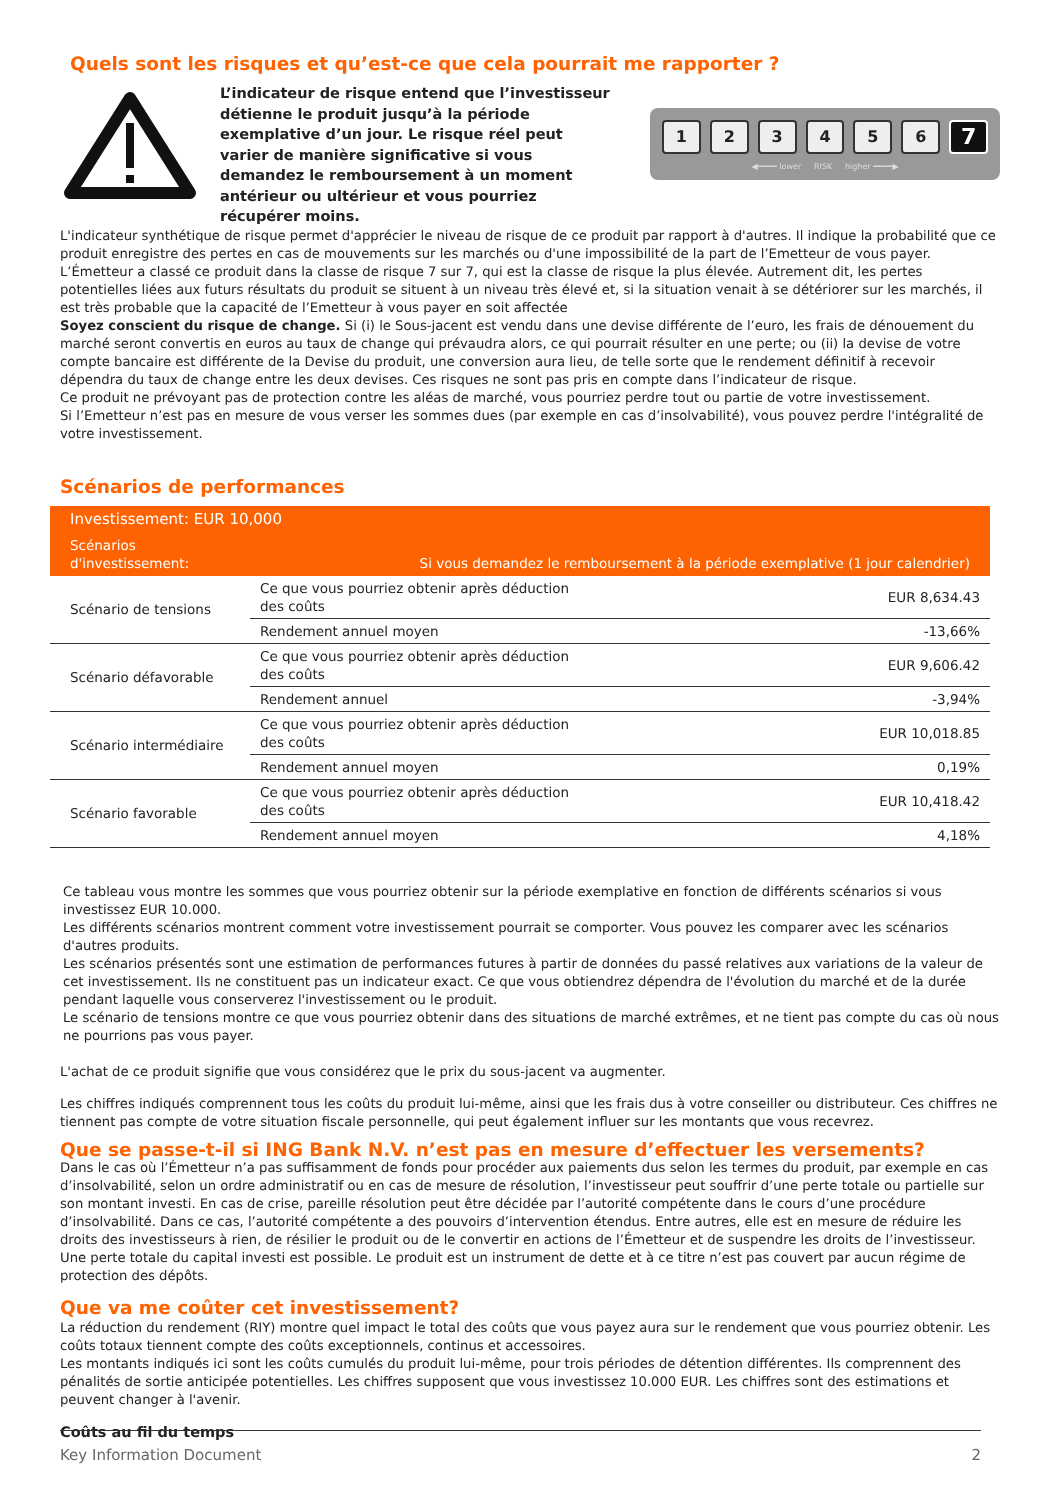Quels sont les risques et qu’est-ce que cela pourrait me rapporter ?
L’indicateur de risque entend que l’investisseur détienne le produit jusqu’à la période exemplative d’un jour. Le risque réel peut varier de manière significative si vous demandez le remboursement à un moment antérieur ou ultérieur et vous pourriez récupérer moins.
123456 7
◀━━━━ lower RISK higher ━━━━▶
L'indicateur synthétique de risque permet d'apprécier le niveau de risque de ce produit par rapport à d'autres. Il indique la probabilité que ce produit enregistre des pertes en cas de mouvements sur les marchés ou d'une impossibilité de la part de l’Emetteur de vous payer. L’Émetteur a classé ce produit dans la classe de risque 7 sur 7, qui est la classe de risque la plus élevée. Autrement dit, les pertes potentielles liées aux futurs résultats du produit se situent à un niveau très élevé et, si la situation venait à se détériorer sur les marchés, il est très probable que la capacité de l’Emetteur à vous payer en soit affectée
Soyez conscient du risque de change. Si (i) le Sous-jacent est vendu dans une devise différente de l’euro, les frais de dénouement du marché seront convertis en euros au taux de change qui prévaudra alors, ce qui pourrait résulter en une perte; ou (ii) la devise de votre compte bancaire est différente de la Devise du produit, une conversion aura lieu, de telle sorte que le rendement définitif à recevoir dépendra du taux de change entre les deux devises. Ces risques ne sont pas pris en compte dans l’indicateur de risque.
Ce produit ne prévoyant pas de protection contre les aléas de marché, vous pourriez perdre tout ou partie de votre investissement.
Si l’Emetteur n’est pas en mesure de vous verser les sommes dues (par exemple en cas d’insolvabilité), vous pouvez perdre l'intégralité de votre investissement.
Scénarios de performances
| Investissement: EUR 10,000 | | |
| --- | --- | --- |
| Scénarios d'investissement: | Si vous demandez le remboursement à la période exemplative (1 jour calendrier) | |
| Scénario de tensions | Ce que vous pourriez obtenir après déduction des coûts | EUR 8,634.43 |
| | Rendement annuel moyen | -13,66% |
| Scénario défavorable | Ce que vous pourriez obtenir après déduction des coûts | EUR 9,606.42 |
| | Rendement annuel | -3,94% |
| Scénario intermédiaire | Ce que vous pourriez obtenir après déduction des coûts | EUR 10,018.85 |
| | Rendement annuel moyen | 0,19% |
| Scénario favorable | Ce que vous pourriez obtenir après déduction des coûts | EUR 10,418.42 |
| | Rendement annuel moyen | 4,18% |
Ce tableau vous montre les sommes que vous pourriez obtenir sur la période exemplative en fonction de différents scénarios si vous investissez EUR 10.000.
Les différents scénarios montrent comment votre investissement pourrait se comporter. Vous pouvez les comparer avec les scénarios d'autres produits.
Les scénarios présentés sont une estimation de performances futures à partir de données du passé relatives aux variations de la valeur de cet investissement. Ils ne constituent pas un indicateur exact. Ce que vous obtiendrez dépendra de l'évolution du marché et de la durée pendant laquelle vous conserverez l'investissement ou le produit.
Le scénario de tensions montre ce que vous pourriez obtenir dans des situations de marché extrêmes, et ne tient pas compte du cas où nous ne pourrions pas vous payer.
L'achat de ce produit signifie que vous considérez que le prix du sous-jacent va augmenter.
Les chiffres indiqués comprennent tous les coûts du produit lui-même, ainsi que les frais dus à votre conseiller ou distributeur. Ces chiffres ne tiennent pas compte de votre situation fiscale personnelle, qui peut également influer sur les montants que vous recevrez.
Que se passe-t-il si ING Bank N.V. n’est pas en mesure d’effectuer les versements?
Dans le cas où l’Émetteur n’a pas suffisamment de fonds pour procéder aux paiements dus selon les termes du produit, par exemple en cas d’insolvabilité, selon un ordre administratif ou en cas de mesure de résolution, l’investisseur peut souffrir d’une perte totale ou partielle sur son montant investi. En cas de crise, pareille résolution peut être décidée par l’autorité compétente dans le cours d’une procédure d’insolvabilité. Dans ce cas, l’autorité compétente a des pouvoirs d’intervention étendus. Entre autres, elle est en mesure de réduire les droits des investisseurs à rien, de résilier le produit ou de le convertir en actions de l’Émetteur et de suspendre les droits de l’investisseur. Une perte totale du capital investi est possible. Le produit est un instrument de dette et à ce titre n’est pas couvert par aucun régime de protection des dépôts.
Que va me coûter cet investissement?
La réduction du rendement (RIY) montre quel impact le total des coûts que vous payez aura sur le rendement que vous pourriez obtenir. Les coûts totaux tiennent compte des coûts exceptionnels, continus et accessoires.
Les montants indiqués ici sont les coûts cumulés du produit lui-même, pour trois périodes de détention différentes. Ils comprennent des pénalités de sortie anticipée potentielles. Les chiffres supposent que vous investissez 10.000 EUR. Les chiffres sont des estimations et peuvent changer à l'avenir.
Coûts au fil du temps
Key Information Document 2